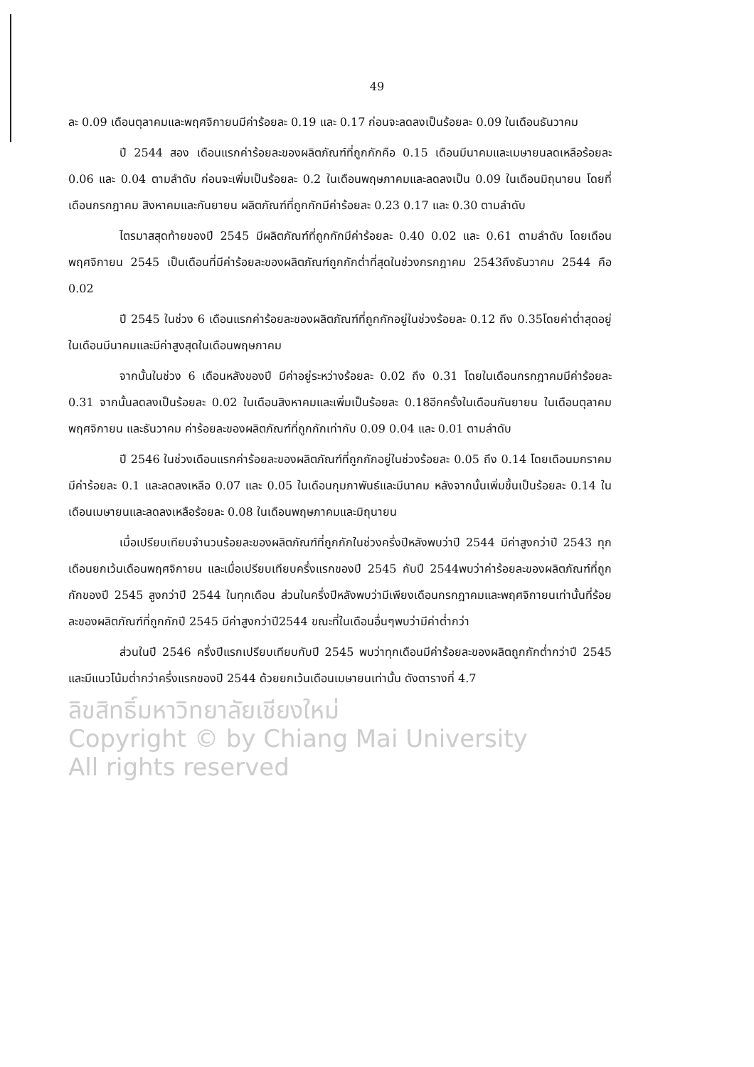49
ละ 0.09 เดือนตุลาคมและพฤศจิกายนมีค่าร้อยละ 0.19 และ 0.17 ก่อนจะลดลงเป็นร้อยละ 0.09 ในเดือนธันวาคม
ปี 2544 สอง เดือนแรกค่าร้อยละของผลิตภัณฑ์ที่ถูกกักคือ 0.15 เดือนมีนาคมและเมษายนลดเหลือร้อยละ 0.06 และ 0.04 ตามลำดับ ก่อนจะเพิ่มเป็นร้อยละ 0.2 ในเดือนพฤษภาคมและลดลงเป็น 0.09 ในเดือนมิถุนายน โดยที่เดือนกรกฎาคม สิงหาคมและกันยายน ผลิตภัณฑ์ที่ถูกกักมีค่าร้อยละ 0.23 0.17 และ 0.30 ตามลำดับ
ไตรมาสสุดท้ายของปี 2545 มีผลิตภัณฑ์ที่ถูกกักมีค่าร้อยละ 0.40 0.02 และ 0.61 ตามลำดับ โดยเดือนพฤศจิกายน 2545 เป็นเดือนที่มีค่าร้อยละของผลิตภัณฑ์ถูกกักต่ำที่สุดในช่วงกรกฎาคม 2543ถึงธันวาคม 2544 คือ 0.02
ปี 2545 ในช่วง 6 เดือนแรกค่าร้อยละของผลิตภัณฑ์ที่ถูกกักอยู่ในช่วงร้อยละ 0.12 ถึง 0.35โดยค่าต่ำสุดอยู่ในเดือนมีนาคมและมีค่าสูงสุดในเดือนพฤษภาคม
จากนั้นในช่วง 6 เดือนหลังของปี มีค่าอยู่ระหว่างร้อยละ 0.02 ถึง 0.31 โดยในเดือนกรกฎาคมมีค่าร้อยละ 0.31 จากนั้นลดลงเป็นร้อยละ 0.02 ในเดือนสิงหาคมและเพิ่มเป็นร้อยละ 0.18อีกครั้งในเดือนกันยายน ในเดือนตุลาคม พฤศจิกายน และธันวาคม ค่าร้อยละของผลิตภัณฑ์ที่ถูกกักเท่ากับ 0.09 0.04 และ 0.01 ตามลำดับ
ปี 2546 ในช่วงเดือนแรกค่าร้อยละของผลิตภัณฑ์ที่ถูกกักอยู่ในช่วงร้อยละ 0.05 ถึง 0.14 โดยเดือนมกราคมมีค่าร้อยละ 0.1 และลดลงเหลือ 0.07 และ 0.05 ในเดือนกุมภาพันธ์และมีนาคม หลังจากนั้นเพิ่มขึ้นเป็นร้อยละ 0.14 ในเดือนเมษายนและลดลงเหลือร้อยละ 0.08 ในเดือนพฤษภาคมและมิถุนายน
เมื่อเปรียบเทียบจำนวนร้อยละของผลิตภัณฑ์ที่ถูกกักในช่วงครึ่งปีหลังพบว่าปี 2544 มีค่าสูงกว่าปี 2543 ทุกเดือนยกเว้นเดือนพฤศจิกายน และเมื่อเปรียบเทียบครึ่งแรกของปี 2545 กับปี 2544พบว่าค่าร้อยละของผลิตภัณฑ์ที่ถูกกักของปี 2545 สูงกว่าปี 2544 ในทุกเดือน ส่วนในครึ่งปีหลังพบว่ามีเพียงเดือนกรกฎาคมและพฤศจิกายนเท่านั้นที่ร้อยละของผลิตภัณฑ์ที่ถูกกักปี 2545 มีค่าสูงกว่าปี2544 ขณะที่ในเดือนอื่นๆพบว่ามีค่าต่ำกว่า
ส่วนในปี 2546 ครึ่งปีแรกเปรียบเทียบกับปี 2545 พบว่าทุกเดือนมีค่าร้อยละของผลิตถูกกักต่ำกว่าปี 2545 และมีแนวโน้มต่ำกว่าครึ่งแรกของปี 2544 ด้วยยกเว้นเดือนเมษายนเท่านั้น ดังตารางที่ 4.7
ลิขสิทธิ์มหาวิทยาลัยเชียงใหม่
Copyright © by Chiang Mai University
All rights reserved